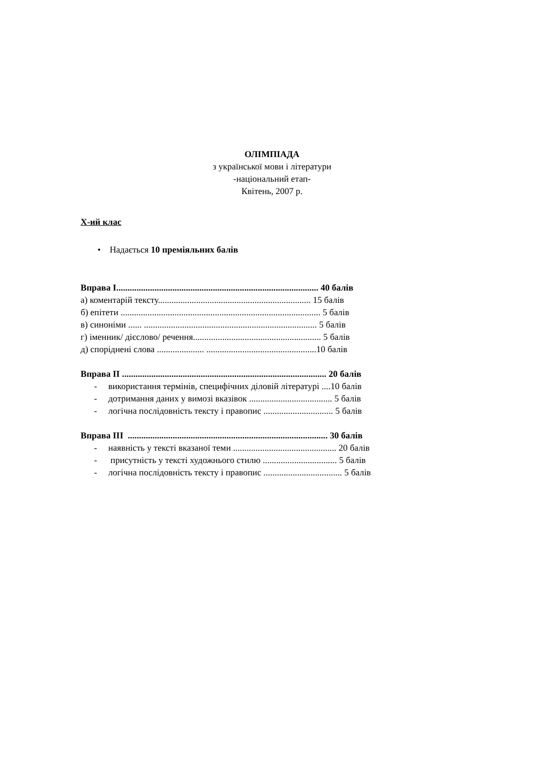ОЛІМПІАДА
з української мови і літератури
-національний етап-
Квітень, 2007 р.
X-ий клас
• Надається 10 преміяльних балів
Вправа I.......................................................................................... 40 балів а) коментарій тексту.................................................................... 15 балів б) епітети ......................................................................................... 5 балів в) синоніми ...... ............................................................................. 5 балів г) іменник/ дієслово/ речення......................................................... 5 балів д) споріднені слова ..................... .................................................10 балів Вправа II ........................................................................................... 20 балів - використання термінів, специфічних діловій літературі ....10 балів - дотримання даних у вимозі вказівок ..................................... 5 балів - логічна послідовність тексту і правопис ............................... 5 балів Вправа III ......................................................................................... 30 балів - наявність у тексті вказаної теми .............................................. 20 балів - присутність у тексті художнього стилю ................................. 5 балів - логічна послідовність тексту і правопис ................................... 5 балів